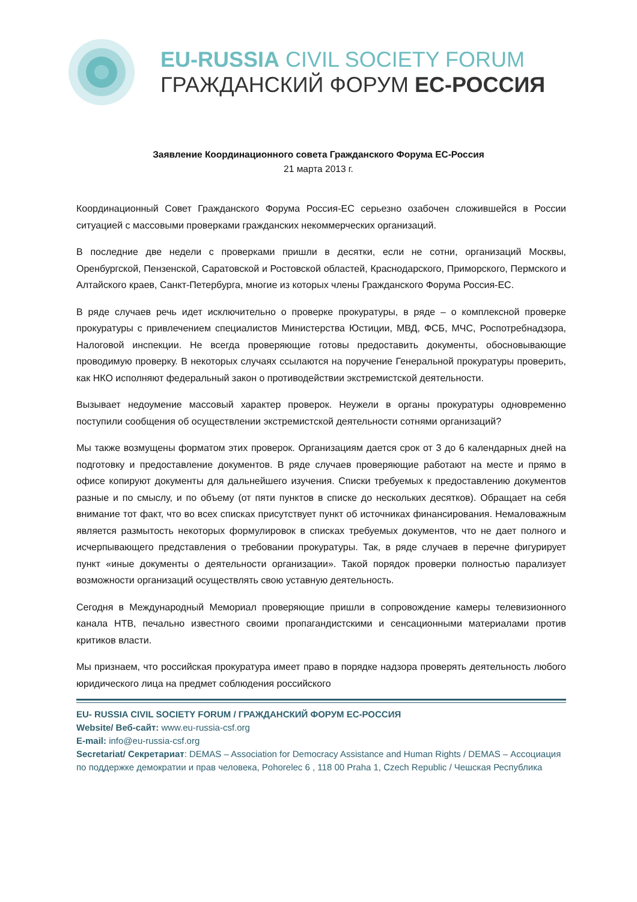EU-RUSSIA CIVIL SOCIETY FORUM
ГРАЖДАНСКИЙ ФОРУМ ЕС-РОССИЯ
Заявление Координационного совета Гражданского Форума ЕС-Россия
21 марта 2013 г.
Координационный Совет Гражданского Форума Россия-ЕС серьезно озабочен сложившейся в России ситуацией с массовыми проверками гражданских некоммерческих организаций.
В последние две недели с проверками пришли в десятки, если не сотни, организаций Москвы, Оренбургской, Пензенской, Саратовской и Ростовской областей, Краснодарского, Приморского, Пермского и Алтайского краев, Санкт-Петербурга, многие из которых члены Гражданского Форума Россия-ЕС.
В ряде случаев речь идет исключительно о проверке прокуратуры, в ряде – о комплексной проверке прокуратуры с привлечением специалистов Министерства Юстиции, МВД, ФСБ, МЧС, Роспотребнадзора, Налоговой инспекции. Не всегда проверяющие готовы предоставить документы, обосновывающие проводимую проверку. В некоторых случаях ссылаются на поручение Генеральной прокуратуры проверить, как НКО исполняют федеральный закон о противодействии экстремистской деятельности.
Вызывает недоумение массовый характер проверок. Неужели в органы прокуратуры одновременно поступили сообщения об осуществлении экстремистской деятельности сотнями организаций?
Мы также возмущены форматом этих проверок. Организациям дается срок от 3 до 6 календарных дней на подготовку и предоставление документов. В ряде случаев проверяющие работают на месте и прямо в офисе копируют документы для дальнейшего изучения. Списки требуемых к предоставлению документов разные и по смыслу, и по объему (от пяти пунктов в списке до нескольких десятков). Обращает на себя внимание тот факт, что во всех списках присутствует пункт об источниках финансирования. Немаловажным является размытость некоторых формулировок в списках требуемых документов, что не дает полного и исчерпывающего представления о требовании прокуратуры. Так, в ряде случаев в перечне фигурирует пункт «иные документы о деятельности организации». Такой порядок проверки полностью парализует возможности организаций осуществлять свою уставную деятельность.
Сегодня в Международный Мемориал проверяющие пришли в сопровождение камеры телевизионного канала НТВ, печально известного своими пропагандистскими и сенсационными материалами против критиков власти.
Мы признаем, что российская прокуратура имеет право в порядке надзора проверять деятельность любого юридического лица на предмет соблюдения российского
EU- RUSSIA CIVIL SOCIETY FORUM / ГРАЖДАНСКИЙ ФОРУМ ЕС-РОССИЯ
Website/ Веб-сайт: www.eu-russia-csf.org
E-mail: info@eu-russia-csf.org
Secretariat/ Секретариат: DEMAS – Association for Democracy Assistance and Human Rights / DEMAS – Ассоциация по поддержке демократии и прав человека, Pohorelec 6 , 118 00 Praha 1, Czech Republic / Чешская Республика